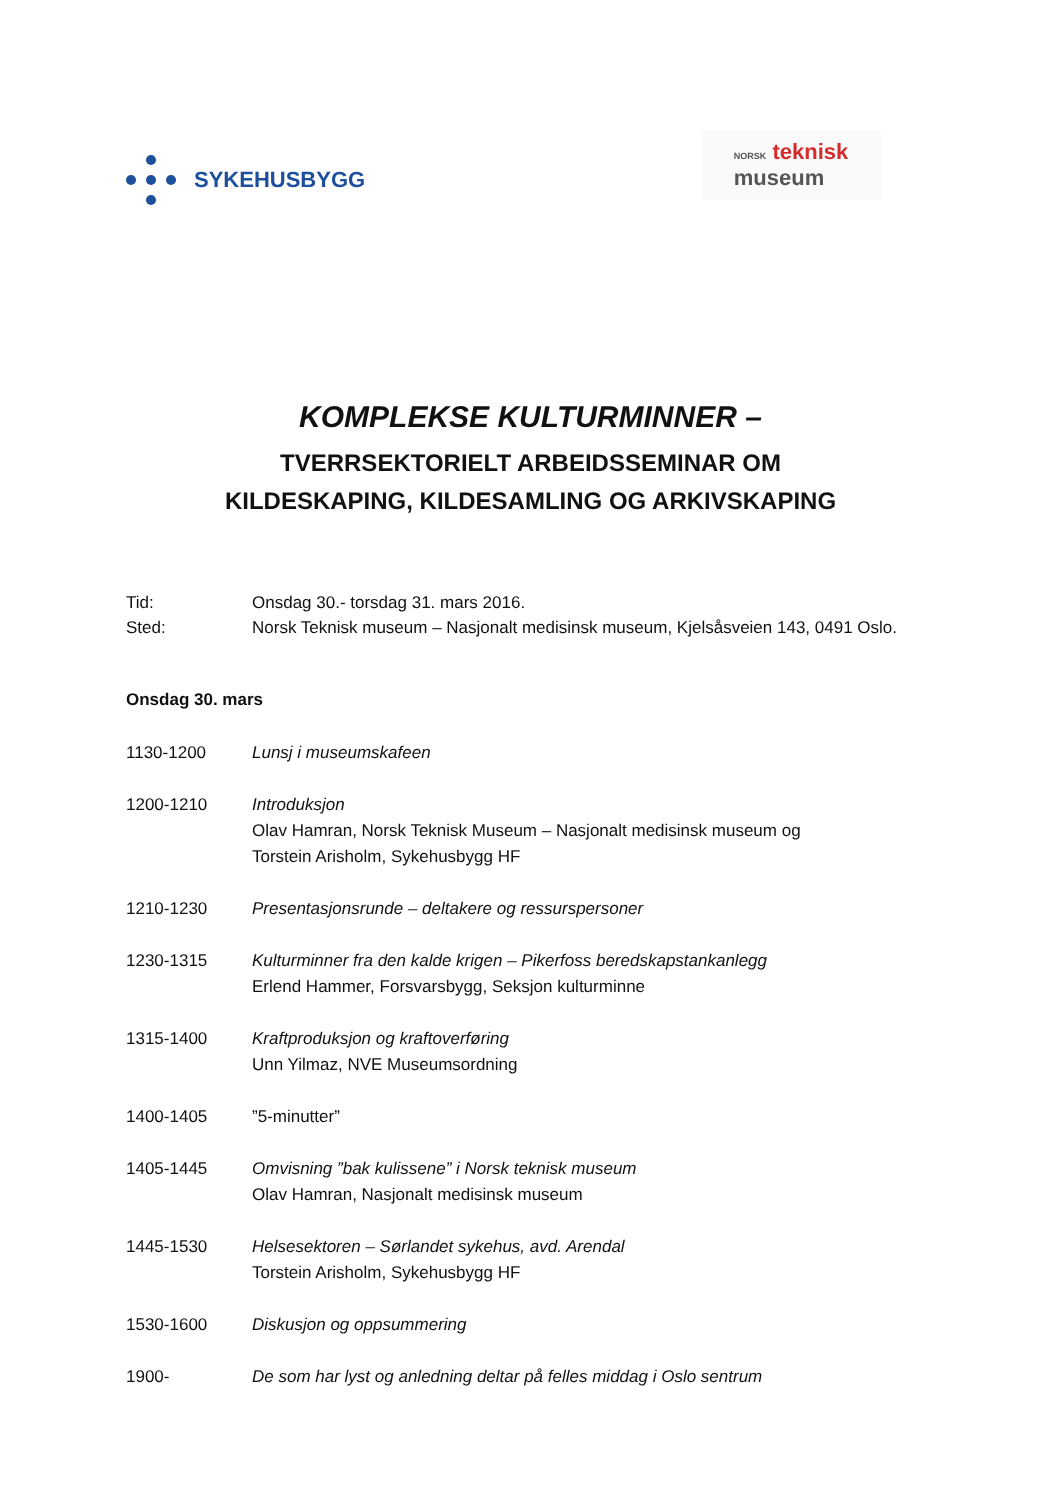SYKEHUSBYGG
NORSK teknisk
museum
KOMPLEKSE KULTURMINNER –
TVERRSEKTORIELT ARBEIDSSEMINAR OM
KILDESKAPING, KILDESAMLING OG ARKIVSKAPING
Tid: Onsdag 30.- torsdag 31. mars 2016.
Sted: Norsk Teknisk museum – Nasjonalt medisinsk museum, Kjelsåsveien 143, 0491 Oslo.
Onsdag 30. mars
1130-1200 Lunsj i museumskafeen
1200-1210 Introduksjon
Olav Hamran, Norsk Teknisk Museum – Nasjonalt medisinsk museum og
Torstein Arisholm, Sykehusbygg HF
1210-1230 Presentasjonsrunde – deltakere og ressurspersoner
1230-1315 Kulturminner fra den kalde krigen – Pikerfoss beredskapstankanlegg
Erlend Hammer, Forsvarsbygg, Seksjon kulturminne
1315-1400 Kraftproduksjon og kraftoverføring
Unn Yilmaz, NVE Museumsordning
1400-1405 ”5-minutter”
1405-1445 Omvisning ”bak kulissene” i Norsk teknisk museum
Olav Hamran, Nasjonalt medisinsk museum
1445-1530 Helsesektoren – Sørlandet sykehus, avd. Arendal
Torstein Arisholm, Sykehusbygg HF
1530-1600 Diskusjon og oppsummering
1900- De som har lyst og anledning deltar på felles middag i Oslo sentrum